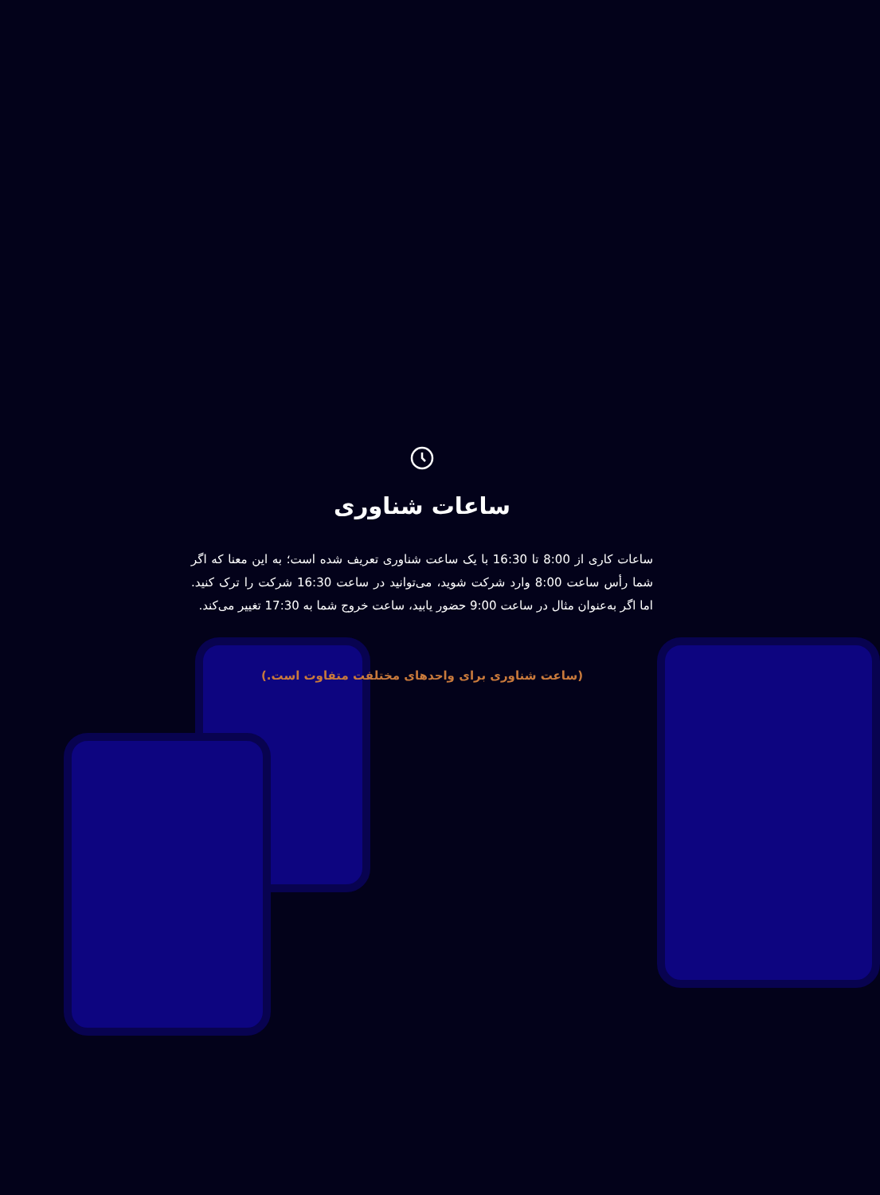ساعات شناوری
ساعات کاری از 8:00 تا 16:30 با یک ساعت شناوری تعریف شده است؛ به این معنا که اگر شما رأس ساعت 8:00 وارد شرکت شوید، می‌توانید در ساعت 16:30 شرکت را ترک کنید. اما اگر به‌عنوان مثال در ساعت 9:00 حضور یابید، ساعت خروج شما به 17:30 تغییر می‌کند.
(ساعت شناوری برای واحدهای مختلفت متفاوت است.)